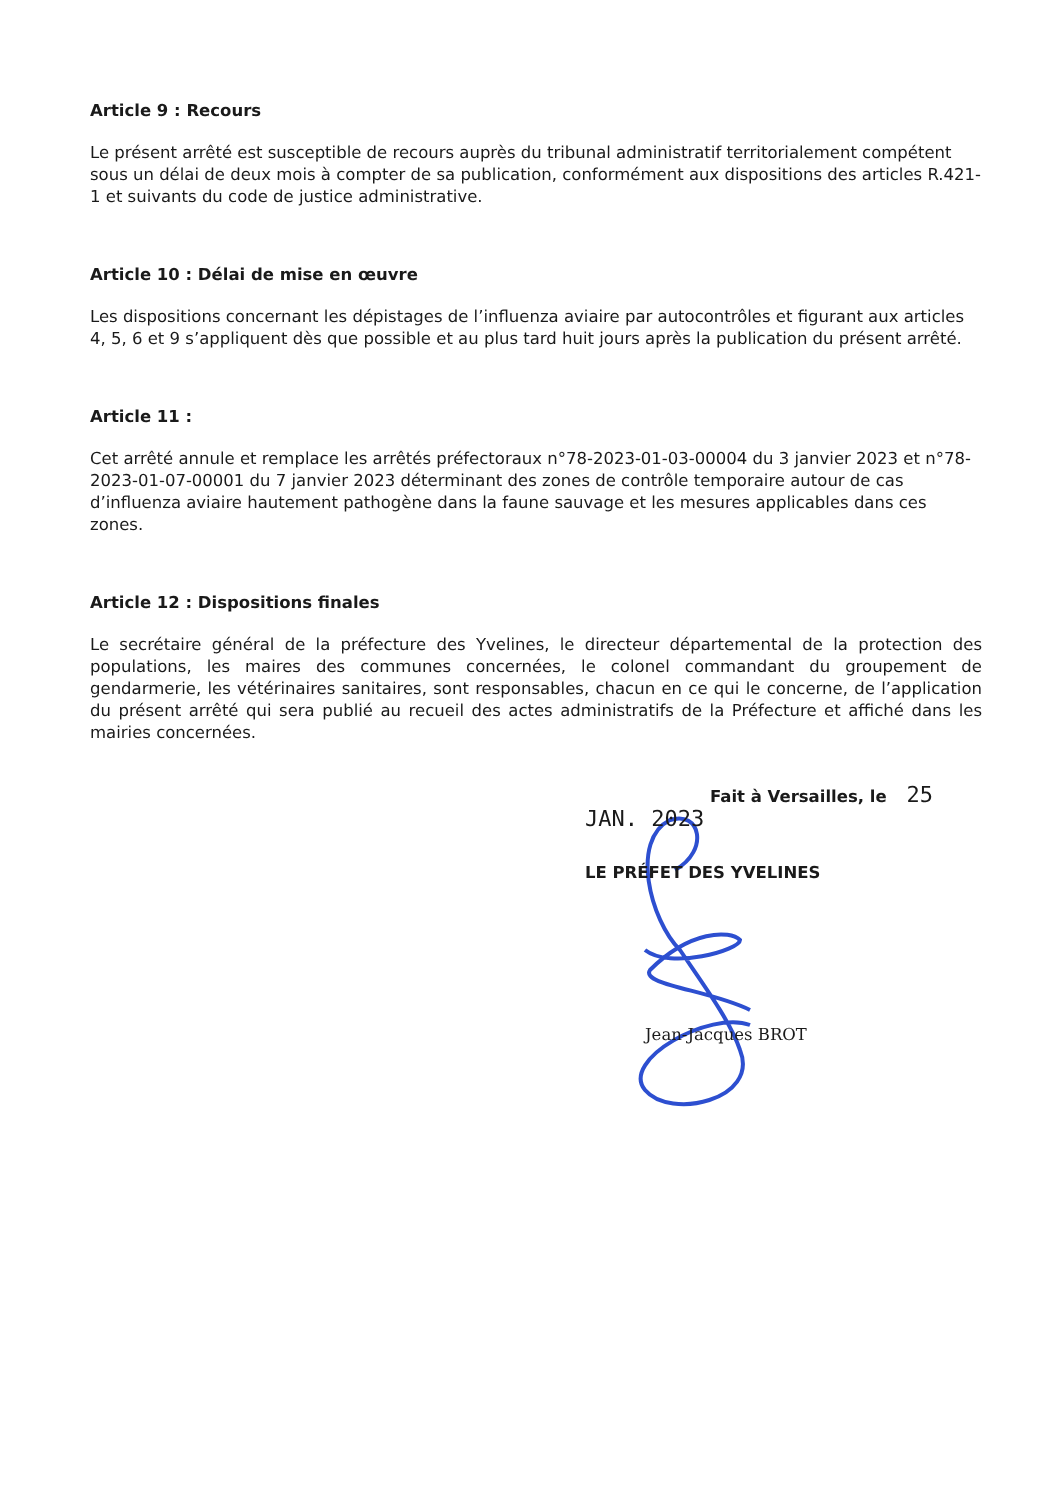Article 9 : Recours
Le présent arrêté est susceptible de recours auprès du tribunal administratif territorialement compétent sous un délai de deux mois à compter de sa publication, conformément aux dispositions des articles R.421-1 et suivants du code de justice administrative.
Article 10 : Délai de mise en œuvre
Les dispositions concernant les dépistages de l’influenza aviaire par autocontrôles et figurant aux articles 4, 5, 6 et 9 s’appliquent dès que possible et au plus tard huit jours après la publication du présent arrêté.
Article 11 :
Cet arrêté annule et remplace les arrêtés préfectoraux n°78-2023-01-03-00004 du 3 janvier 2023 et n°78-2023-01-07-00001 du 7 janvier 2023 déterminant des zones de contrôle temporaire autour de cas d’influenza aviaire hautement pathogène dans la faune sauvage et les mesures applicables dans ces zones.
Article 12 : Dispositions finales
Le secrétaire général de la préfecture des Yvelines, le directeur départemental de la protection des populations, les maires des communes concernées, le colonel commandant du groupement de gendarmerie, les vétérinaires sanitaires, sont responsables, chacun en ce qui le concerne, de l’application du présent arrêté qui sera publié au recueil des actes administratifs de la Préfecture et affiché dans les mairies concernées.
Fait à Versailles, le 25 JAN. 2023
LE PRÉFET DES YVELINES
Jean-Jacques BROT